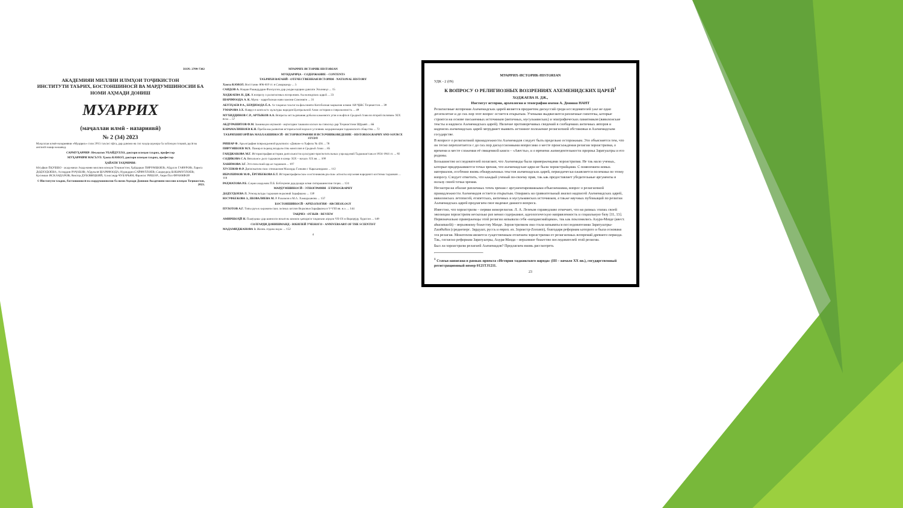ISSN: 2709-7382
АКАДЕМИЯИ МИЛЛИИ ИЛМҲОИ ТОҶИКИСТОН
ИНСТИТУТИ ТАЪРИХ, БОСТОНШИНОСӢ ВА МАРДУМШИНОСИИ БА НОМИ АҲМАДИ ДОНИШ
МУАРРИХ
(маҷаллаи илмӣ - назариявӣ)
№ 2 (34) 2023
Маҷаллаи илмӣ-назариявии «Муаррих» соли 2015 таъсис ёфта, дар давоми як сол чаҳор шумора ба забонҳои тоҷикӣ, русӣ ва англисӣ нашр мешавад.
САРМУҲАРРИР: Неъматов УБАЙДУЛЛО, доктори илмҳои таърих, профессор
МУҲАРРИРИ МАСЪУЛ: Ҳамза КАМОЛ, доктори илмҳои таърих, профессор
ҲАЙАТИ ТАҲРИРИЯ:
Юсуфшо ЁҚУБШО - академики Академияи миллии илмҳои Тоҷикистон; Ҳайдаршо ПИРУМШОЕВ; Абдулло ҒАФУРОВ; Лариса ДОДХУДОЕВА; Аслиддин РАҶАБОВ; Абдувалӣ ШАРИФЗОДА; Нуриддин САЙФУЛЛОЕВ; Саидмурод БОБОМУЛЛОЕВ; Қосимшо ИСКАНДАРОВ; Виктор ДУБОВИЦКИЙ; Александр ЧУБАРЬЯН; Франсис РИШАР; Анри-Пол ФРАНКФОР.
© Институти таърих, бостоншиносӣ ва мардумшиносии ба номи Аҳмади Дониши Академияи миллии илмҳои Тоҷикистон, 2023.
МУАРРИХ-ИСТОРИК-HISTORIAN
МУНДАРИҶА - СОДЕРЖАНИЕ - CONTENTS
ТАЪРИХИ ВАТАНӢ - ОТЕЧЕСТВЕННАЯ ИСТОРИЯ - NATIONAL HISTORY
Хамза КАМОЛ. Восстание 806-810 гг. в Самарканде ... 5
САИДОВ А. Нақши Рашидуддин Фазлуллоҳ дар умури идории давлати Элхониҳо ... 15
ХОДЖАЕВА Н. ДЖ. К вопросу о религиозных воззрениях Ахеменидских царей ... 23
ШАРИФЗОДА А. К. Мунк - зарробхонаи нави замони Сомониён ... 31
АБУЛҲАЕВ Р.А., БЕРДИЗОДА Ё.А. Аз таърихи таъсис ва фаъолияти Китобхонаи марказии илмии АИ ҶШС Тоҷикистон ... 39
УМАРОВА З.Х. Навруз в контексте культуры народов Центральной Азии: история и современность ... 49
МУХИДДИНОВ С.Р., АРТЫКОВ А.А. Вопросы исследования добычи каменного угля и нефти в Средней Азии во второй половине XIX века ... 57
АБДУРАШИТОВ Ф.М. Заминаҳои иҷтимоӣ - иқтисодии ташкили колхоз ва совхозҳо дар Тоҷикистони Шӯравӣ ... 66
КАРАМАЛИШОЕВ К.Н. Проблемы развития исторической науки в условиях модернизации таджикского общества ... 72
ТАЪРИХНИГОРӢ ВА МАЪХАЗШИНОСӢ - ИСТОРИОГРАФИЯ И ИСТОЧНИКОВЕДЕНИЕ - HISTORIOGRAPHY AND SOURCE STUDY
РИШАР Ф. Археография поврежденной рукописи: «Диван»-и Хафиза № 426 ... 78
ПИРУМШОЕВ М.Х. Памир в период владычества монголов в Средней Азии ... 85
ГАНДЖАКОВА М.Г. Историография истории деятельности культурно-просветительных учреждений Таджикистана в 1924-1941 гг. ... 92
СОДИКОВА С.А. Вязальное дело таджиков в конце XIX – начале XX вв. ... 100
ХАКИМОВА З.Г. Эстетический идеал таджиков ... 107
ХУСЕНОВ Ф.Р. Дипломатические отношения Махмуда Газнави с Караханидами ... 112
ИБРОХИМОВ М.Ф., ЁРГИБЕКОВА Б.Т. Историографические и источниковедческие аспекты изучения народного костюма таджиков ... 118
РАҲМАТОВА Р.Б. Саҳми академик П.Б. Бобоҷонов дар рушди илми ситорашиносии тоҷик ... 124
МАРДУМШИНОСӢ - ЭТНОГРАФИЯ - ETHNOGRAPHY
ДОДХУДОЕВА Л. Этнокультура таджиков верховий Зарафшана ... 130
ЮСУФБЕКОВА З., ШОВАЛИЕВА М. Р. Рахимов и М.А. Хамиджанова ... 137
БОСТОНШИНОСӢ - АРХЕОЛОГИЯ - ARCHEOLOGY
ПУЛОТОВ А.Г. Типы ручек керамических лепных котлов Верховья Зарафшона в V-VIII вв. н.э. ... 144
ТАҚРИЗ - ОТЗЫВ - REVIEW
АМИРШОҲӢ Н. Пажӯҳише дар шинохти вокеӣ ва комили ҳаводиси таърихии асрҳои VII-IX-и Варорӯду Хуросон ... 149
СОЛГАРДИ ДОНИШМАНД - ЮБИЛЕЙ УЧЕНОГО - ANNIVERSARY OF THE SCIENTIST
МАДАМИДЖАНОВА З. Жизнь отдана науке ... 152
4
МУАРРИХ-ИСТОРИК-HISTORIAN
УДК - 2 (09)
К ВОПРОСУ О РЕЛИГИОЗНЫХ ВОЗЗРЕНИЯХ АХЕМЕНИДСКИХ ЦАРЕЙ<sup>1</sup>
ХОДЖАЕВА Н. ДЖ.,
Институт истории, археологии и этнографии имени А. Дониша НАНТ
Религиозные воззрения Ахеменидских царей является предметом дискуссий среди исследователей уже не одно десятилетие и до сих пор этот вопрос остается открытым. Учеными выдвигаются различные гипотезы, которые строятся на основе письменных источников (античных, мусульманских) и эпиграфических памятников (вавилонские тексты и надписи Ахеменидских царей). Наличие противоречивых сведений в сообщениях античных авторов и надписях ахеменидских царей затрудняет выявить истинное положение религиозной обстановки в Ахеменидском государстве.
В вопросе о религиозной принадлежности Ахеменидов следует быть предельно осторожным. Это объясняется тем, что он тесно переплетается с до сих пор дискуссионными вопросами о месте происхождения религии зороастризма, о времени и месте сложения её священной книги – «Авесты», и о времени жизнедеятельности пророка Заратуштры и его родины.
Большинство исследователей полагают, что Ахемениды были приверженцами зороастризма. Не так мало ученых, которые придерживаются точки зрения, что ахеменидские цари не были зороастрийцами. С появлением новых материалов, особенно вновь обнаруженных текстов ахеменидских царей, периодически оживляется полемика по этому вопросу. Следует отметить, что каждый ученый по-своему прав, так как предоставляет убедительные аргументы в пользу своей точки зрения.
Несмотря на обилие различных точек зрения с аргументированными объяснениями, вопрос о религиозной принадлежности Ахеменидов остается открытым. Опираясь на сравнительный анализ надписей Ахеменидских царей, вавилонских летописей, египетских, античных и мусульманских источников, а также научных публикаций по религии Ахеменидских царей предлагаем свое видение данного вопроса.
Известно, что зороастризм – первая монорелигия. Л. А. Лелеков справедливо отмечает, что на разных этапах своей эволюции зороастризм несколько раз менял содержание, идеологическую направленность и социальную базу [11, 13]. Первоначально приверженцы этой религии называли себя «маздаяснийцами», так как поклонялись Ахура-Мазде (авест. ahuramazdā) – верховному божеству Мазде. Зороастризмом она стала называться последователями Заратуштры-Zaraθuštra (среднеперс. Зардушт, русск и европ. яз. Зороастр-Zoroastr), благодаря реформам которого и была основана эта религия. Монотеизм является существенным отличием зороастризма от религиозных воззрений древнего периода. Так, согласно реформам Заратуштры, Ахура-Мазда – верховное божество последователей этой религии.
Был ли зороастризм религией Ахеменидов? Предлагаем вновь рассмотреть
<sup>1</sup> Статья написана в рамках проекта «История таджикского народа» (III – начало XX вв.), государственный регистрационный номер 0121TJ1211.
23